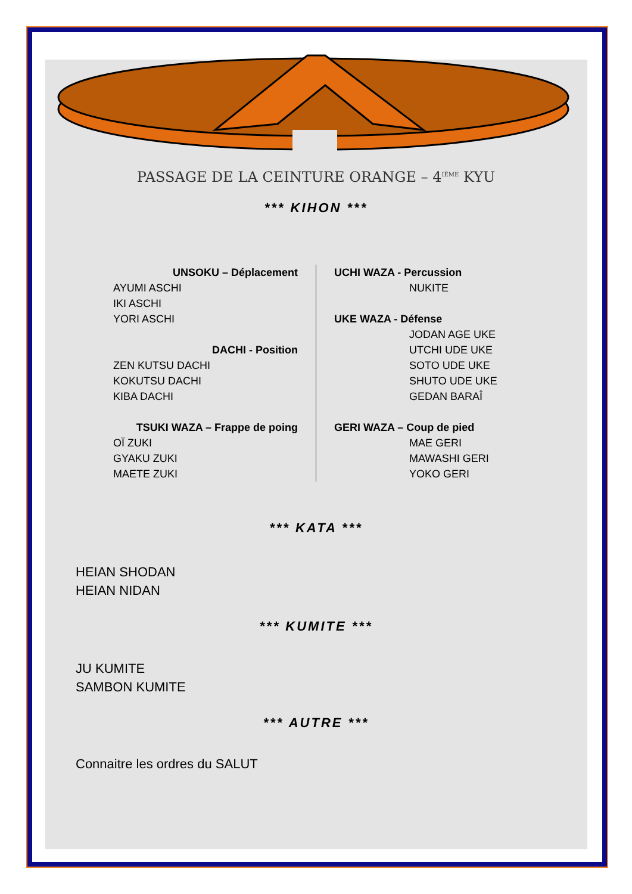PASSAGE DE LA CEINTURE ORANGE – 4<sup>IÈME</sup> KYU
*** KIHON ***
UNSOKU – Déplacement
AYUMI ASCHI
IKI ASCHI
YORI ASCHI
DACHI - Position
ZEN KUTSU DACHI
KOKUTSU DACHI
KIBA DACHI
TSUKI WAZA – Frappe de poing
OÏ ZUKI
GYAKU ZUKI
MAETE ZUKI
UCHI WAZA - Percussion
NUKITE
UKE WAZA - Défense
JODAN AGE UKE
UTCHI UDE UKE
SOTO UDE UKE
SHUTO UDE UKE
GEDAN BARAÎ
GERI WAZA – Coup de pied
MAE GERI
MAWASHI GERI
YOKO GERI
*** KATA ***
HEIAN SHODAN
HEIAN NIDAN
*** KUMITE ***
JU KUMITE
SAMBON KUMITE
*** AUTRE ***
Connaitre les ordres du SALUT